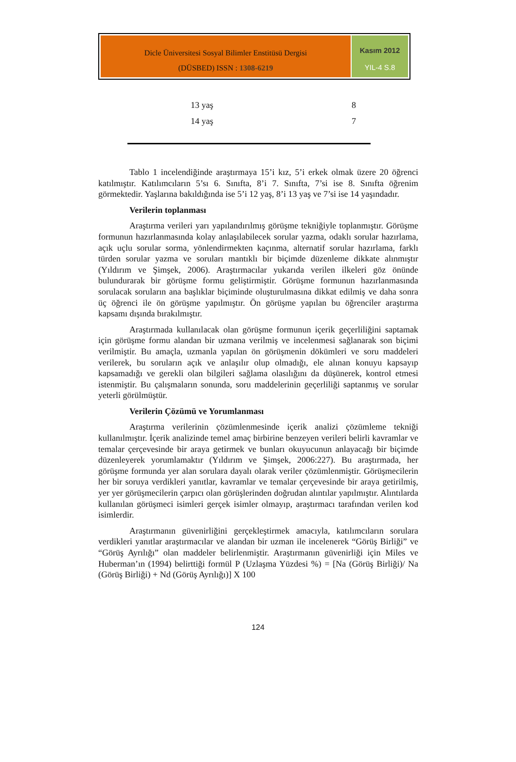Dicle Üniversitesi Sosyal Bilimler Enstitüsü Dergisi
(DÜSBED) ISSN : 1308-6219
Kasım 2012
YIL-4 S.8
| 13 yaş | 8 |
| 14 yaş | 7 |
Tablo 1 incelendiğinde araştırmaya 15’i kız, 5’i erkek olmak üzere 20 öğrenci katılmıştır. Katılımcıların 5’sı 6. Sınıfta, 8’i 7. Sınıfta, 7’si ise 8. Sınıfta öğrenim görmektedir. Yaşlarına bakıldığında ise 5’i 12 yaş, 8’i 13 yaş ve 7’si ise 14 yaşındadır.
Verilerin toplanması
Araştırma verileri yarı yapılandırılmış görüşme tekniğiyle toplanmıştır. Görüşme formunun hazırlanmasında kolay anlaşılabilecek sorular yazma, odaklı sorular hazırlama, açık uçlu sorular sorma, yönlendirmekten kaçınma, alternatif sorular hazırlama, farklı türden sorular yazma ve soruları mantıklı bir biçimde düzenleme dikkate alınmıştır (Yıldırım ve Şimşek, 2006). Araştırmacılar yukarıda verilen ilkeleri göz önünde bulundurarak bir görüşme formu geliştirmiştir. Görüşme formunun hazırlanmasında sorulacak soruların ana başlıklar biçiminde oluşturulmasına dikkat edilmiş ve daha sonra üç öğrenci ile ön görüşme yapılmıştır. Ön görüşme yapılan bu öğrenciler araştırma kapsamı dışında bırakılmıştır.
Araştırmada kullanılacak olan görüşme formunun içerik geçerliliğini saptamak için görüşme formu alandan bir uzmana verilmiş ve incelenmesi sağlanarak son biçimi verilmiştir. Bu amaçla, uzmanla yapılan ön görüşmenin dökümleri ve soru maddeleri verilerek, bu soruların açık ve anlaşılır olup olmadığı, ele alınan konuyu kapsayıp kapsamadığı ve gerekli olan bilgileri sağlama olasılığını da düşünerek, kontrol etmesi istenmiştir. Bu çalışmaların sonunda, soru maddelerinin geçerliliği saptanmış ve sorular yeterli görülmüştür.
Verilerin Çözümü ve Yorumlanması
Araştırma verilerinin çözümlenmesinde içerik analizi çözümleme tekniği kullanılmıştır. İçerik analizinde temel amaç birbirine benzeyen verileri belirli kavramlar ve temalar çerçevesinde bir araya getirmek ve bunları okuyucunun anlayacağı bir biçimde düzenleyerek yorumlamaktır (Yıldırım ve Şimşek, 2006:227). Bu araştırmada, her görüşme formunda yer alan sorulara dayalı olarak veriler çözümlenmiştir. Görüşmecilerin her bir soruya verdikleri yanıtlar, kavramlar ve temalar çerçevesinde bir araya getirilmiş, yer yer görüşmecilerin çarpıcı olan görüşlerinden doğrudan alıntılar yapılmıştır. Alıntılarda kullanılan görüşmeci isimleri gerçek isimler olmayıp, araştırmacı tarafından verilen kod isimlerdir.
Araştırmanın güvenirliğini gerçekleştirmek amacıyla, katılımcıların sorulara verdikleri yanıtlar araştırmacılar ve alandan bir uzman ile incelenerek “Görüş Birliği” ve “Görüş Ayrılığı” olan maddeler belirlenmiştir. Araştırmanın güvenirliği için Miles ve Huberman’ın (1994) belirttiği formül P (Uzlaşma Yüzdesi %) = [Na (Görüş Birliği)/ Na (Görüş Birliği) + Nd (Görüş Ayrılığı)] X 100
124